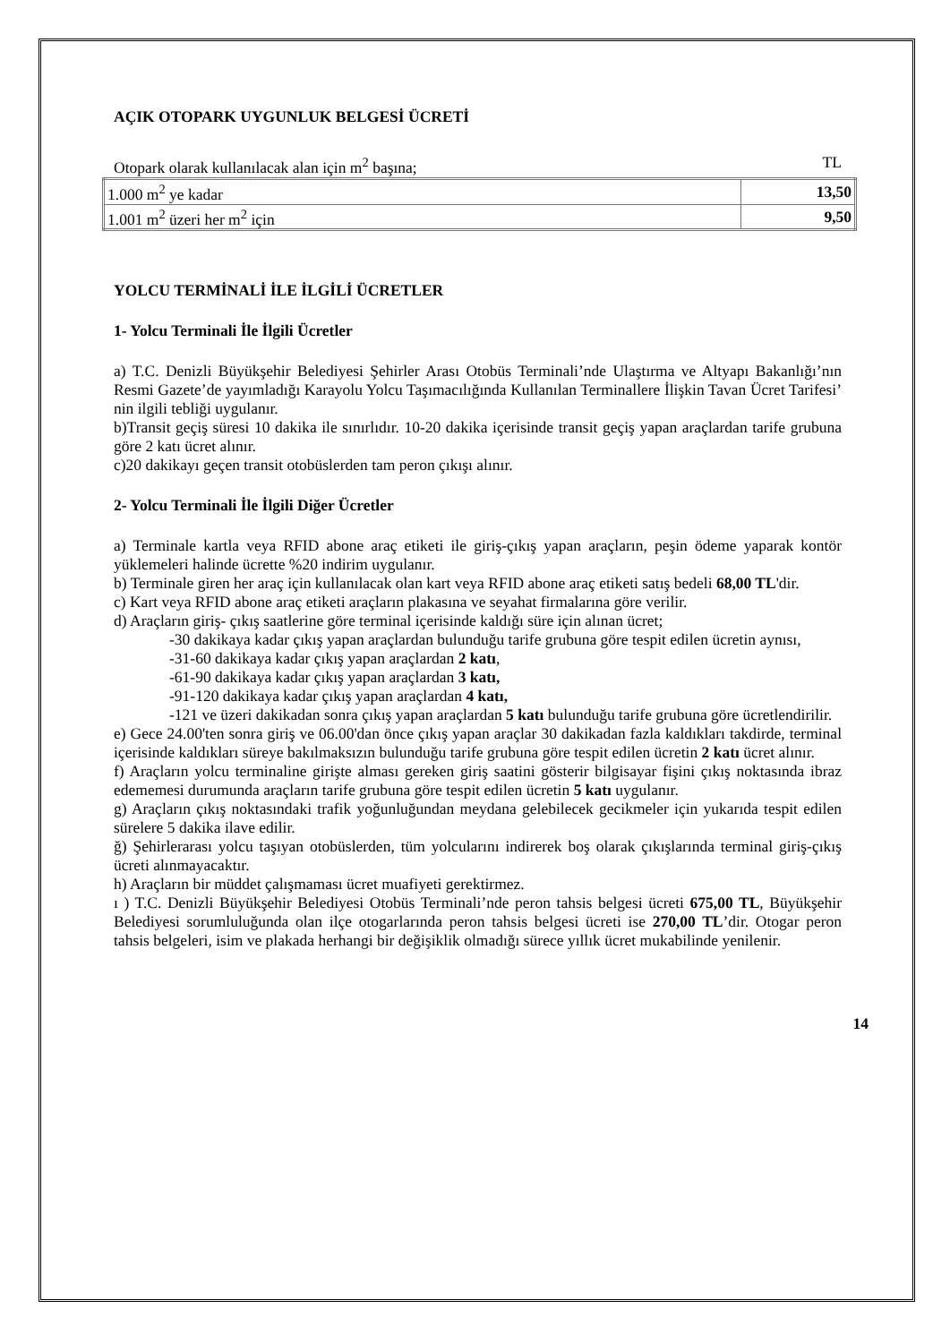AÇIK OTOPARK UYGUNLUK BELGESİ ÜCRETİ
Otopark olarak kullanılacak alan için m<sup>2</sup> başına; TL
| 1.000 m<sup>2</sup> ye kadar | 13,50 |
| 1.001 m<sup>2</sup> üzeri her m<sup>2</sup> için | 9,50 |
YOLCU TERMİNALİ İLE İLGİLİ ÜCRETLER
1- Yolcu Terminali İle İlgili Ücretler
a) T.C. Denizli Büyükşehir Belediyesi Şehirler Arası Otobüs Terminali’nde Ulaştırma ve Altyapı Bakanlığı’nın Resmi Gazete’de yayımladığı Karayolu Yolcu Taşımacılığında Kullanılan Terminallere İlişkin Tavan Ücret Tarifesi’ nin ilgili tebliği uygulanır.
b)Transit geçiş süresi 10 dakika ile sınırlıdır. 10-20 dakika içerisinde transit geçiş yapan araçlardan tarife grubuna göre 2 katı ücret alınır.
c)20 dakikayı geçen transit otobüslerden tam peron çıkışı alınır.
2- Yolcu Terminali İle İlgili Diğer Ücretler
a) Terminale kartla veya RFID abone araç etiketi ile giriş-çıkış yapan araçların, peşin ödeme yaparak kontör yüklemeleri halinde ücrette %20 indirim uygulanır.
b) Terminale giren her araç için kullanılacak olan kart veya RFID abone araç etiketi satış bedeli 68,00 TL'dir.
c) Kart veya RFID abone araç etiketi araçların plakasına ve seyahat firmalarına göre verilir.
d) Araçların giriş- çıkış saatlerine göre terminal içerisinde kaldığı süre için alınan ücret;
-30 dakikaya kadar çıkış yapan araçlardan bulunduğu tarife grubuna göre tespit edilen ücretin aynısı,
-31-60 dakikaya kadar çıkış yapan araçlardan 2 katı,
-61-90 dakikaya kadar çıkış yapan araçlardan 3 katı,
-91-120 dakikaya kadar çıkış yapan araçlardan 4 katı,
-121 ve üzeri dakikadan sonra çıkış yapan araçlardan 5 katı bulunduğu tarife grubuna göre ücretlendirilir.
e) Gece 24.00'ten sonra giriş ve 06.00'dan önce çıkış yapan araçlar 30 dakikadan fazla kaldıkları takdirde, terminal içerisinde kaldıkları süreye bakılmaksızın bulunduğu tarife grubuna göre tespit edilen ücretin 2 katı ücret alınır.
f) Araçların yolcu terminaline girişte alması gereken giriş saatini gösterir bilgisayar fişini çıkış noktasında ibraz edememesi durumunda araçların tarife grubuna göre tespit edilen ücretin 5 katı uygulanır.
g) Araçların çıkış noktasındaki trafik yoğunluğundan meydana gelebilecek gecikmeler için yukarıda tespit edilen sürelere 5 dakika ilave edilir.
ğ) Şehirlerarası yolcu taşıyan otobüslerden, tüm yolcularını indirerek boş olarak çıkışlarında terminal giriş-çıkış ücreti alınmayacaktır.
h) Araçların bir müddet çalışmaması ücret muafiyeti gerektirmez.
ı ) T.C. Denizli Büyükşehir Belediyesi Otobüs Terminali’nde peron tahsis belgesi ücreti 675,00 TL, Büyükşehir Belediyesi sorumluluğunda olan ilçe otogarlarında peron tahsis belgesi ücreti ise 270,00 TL’dir. Otogar peron tahsis belgeleri, isim ve plakada herhangi bir değişiklik olmadığı sürece yıllık ücret mukabilinde yenilenir.
14